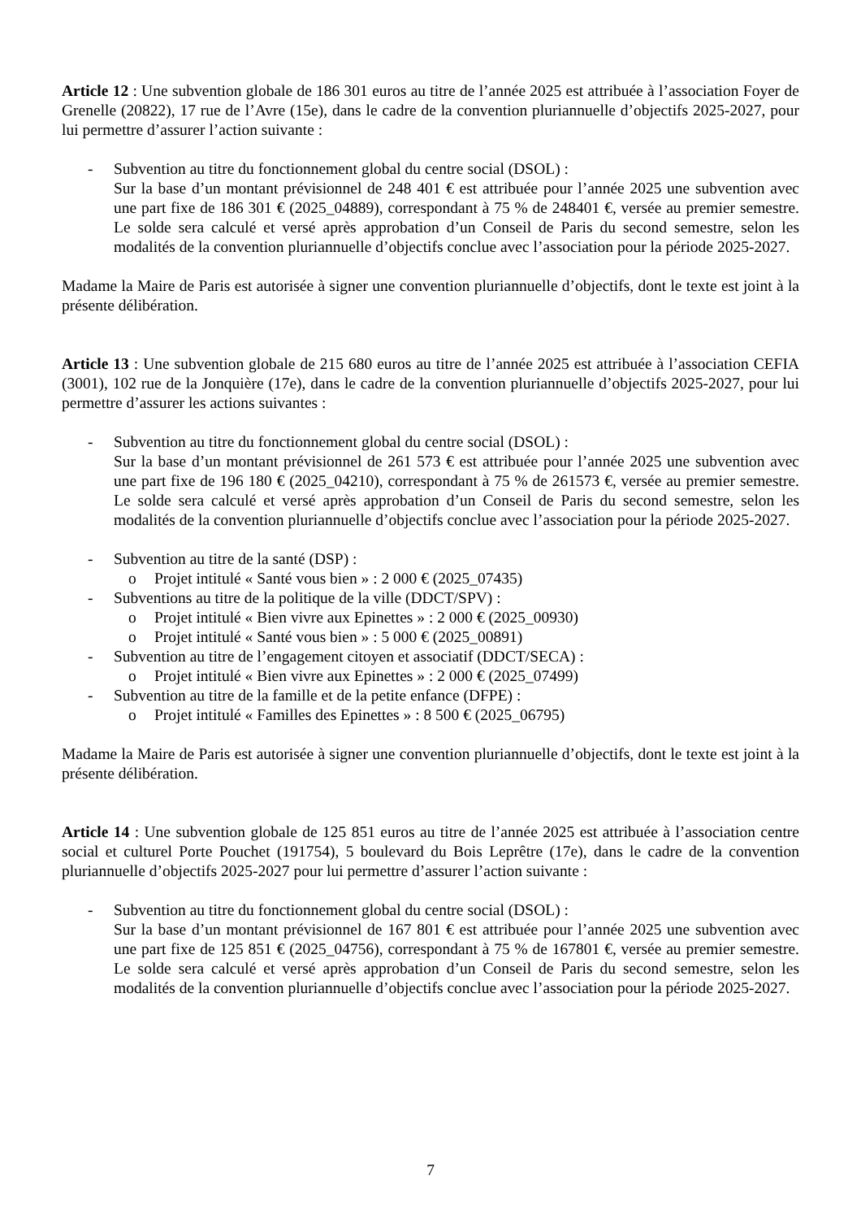Article 12 : Une subvention globale de 186 301 euros au titre de l’année 2025 est attribuée à l’association Foyer de Grenelle (20822), 17 rue de l’Avre (15e), dans le cadre de la convention pluriannuelle d’objectifs 2025-2027, pour lui permettre d’assurer l’action suivante :
- Subvention au titre du fonctionnement global du centre social (DSOL) :
Sur la base d’un montant prévisionnel de 248 401 € est attribuée pour l’année 2025 une subvention avec une part fixe de 186 301 € (2025_04889), correspondant à 75 % de 248401 €, versée au premier semestre. Le solde sera calculé et versé après approbation d’un Conseil de Paris du second semestre, selon les modalités de la convention pluriannuelle d’objectifs conclue avec l’association pour la période 2025-2027.
Madame la Maire de Paris est autorisée à signer une convention pluriannuelle d’objectifs, dont le texte est joint à la présente délibération.
Article 13 : Une subvention globale de 215 680 euros au titre de l’année 2025 est attribuée à l’association CEFIA (3001), 102 rue de la Jonquière (17e), dans le cadre de la convention pluriannuelle d’objectifs 2025-2027, pour lui permettre d’assurer les actions suivantes :
- Subvention au titre du fonctionnement global du centre social (DSOL) :
Sur la base d’un montant prévisionnel de 261 573 € est attribuée pour l’année 2025 une subvention avec une part fixe de 196 180 € (2025_04210), correspondant à 75 % de 261573 €, versée au premier semestre. Le solde sera calculé et versé après approbation d’un Conseil de Paris du second semestre, selon les modalités de la convention pluriannuelle d’objectifs conclue avec l’association pour la période 2025-2027.
- Subvention au titre de la santé (DSP) :
o Projet intitulé « Santé vous bien » : 2 000 € (2025_07435)
- Subventions au titre de la politique de la ville (DDCT/SPV) :
o Projet intitulé « Bien vivre aux Epinettes » : 2 000 € (2025_00930)
o Projet intitulé « Santé vous bien » : 5 000 € (2025_00891)
- Subvention au titre de l’engagement citoyen et associatif (DDCT/SECA) :
o Projet intitulé « Bien vivre aux Epinettes » : 2 000 € (2025_07499)
- Subvention au titre de la famille et de la petite enfance (DFPE) :
o Projet intitulé « Familles des Epinettes » : 8 500 € (2025_06795)
Madame la Maire de Paris est autorisée à signer une convention pluriannuelle d’objectifs, dont le texte est joint à la présente délibération.
Article 14 : Une subvention globale de 125 851 euros au titre de l’année 2025 est attribuée à l’association centre social et culturel Porte Pouchet (191754), 5 boulevard du Bois Leprêtre (17e), dans le cadre de la convention pluriannuelle d’objectifs 2025-2027 pour lui permettre d’assurer l’action suivante :
- Subvention au titre du fonctionnement global du centre social (DSOL) :
Sur la base d’un montant prévisionnel de 167 801 € est attribuée pour l’année 2025 une subvention avec une part fixe de 125 851 € (2025_04756), correspondant à 75 % de 167801 €, versée au premier semestre. Le solde sera calculé et versé après approbation d’un Conseil de Paris du second semestre, selon les modalités de la convention pluriannuelle d’objectifs conclue avec l’association pour la période 2025-2027.
7